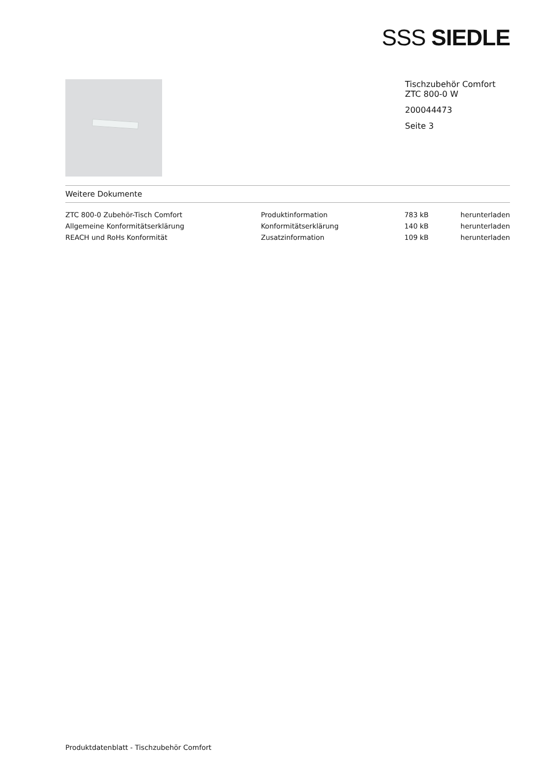SSS SIEDLE
Tischzubehör Comfort
ZTC 800-0 W
200044473
Seite 3
Weitere Dokumente
| ZTC 800-0 Zubehör-Tisch Comfort | Produktinformation | 783 kB | herunterladen |
| Allgemeine Konformitätserklärung | Konformitätserklärung | 140 kB | herunterladen |
| REACH und RoHs Konformität | Zusatzinformation | 109 kB | herunterladen |
Produktdatenblatt - Tischzubehör Comfort